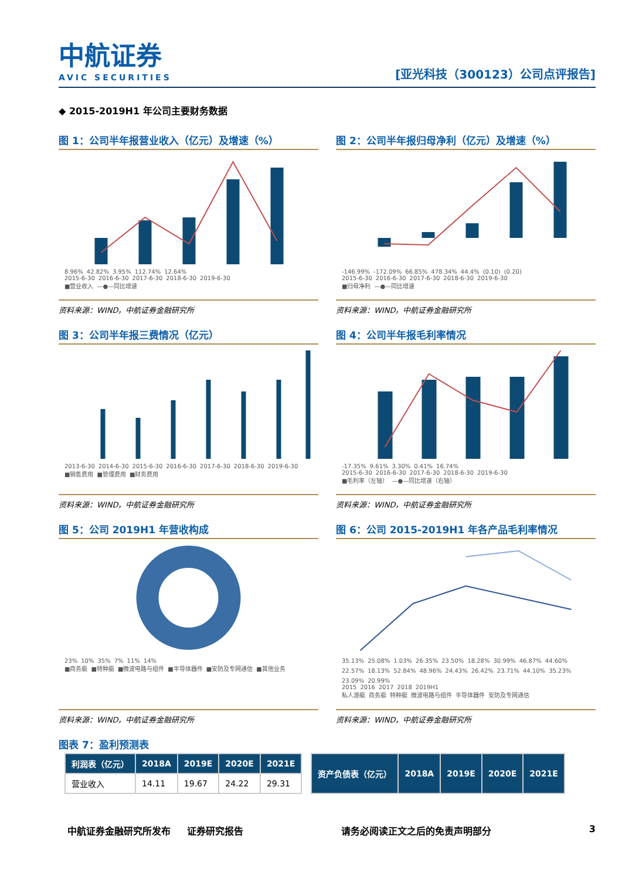中航证券
AVIC SECURITIES
[亚光科技（300123）公司点评报告]
◆ 2015-2019H1 年公司主要财务数据
图 1：公司半年报营业收入（亿元）及增速（%）
8.96% 42.82% 3.95% 112.74% 12.64%
2015-6-30 2016-6-30 2017-6-30 2018-6-30 2019-6-30
■营业收入 —●—同比增速
资料来源：WIND，中航证券金融研究所
图 2：公司半年报归母净利（亿元）及增速（%）
-146.99% -172.09% 66.85% 478.34% 44.4% (0.10) (0.20)
2015-6-30 2016-6-30 2017-6-30 2018-6-30 2019-6-30
■归母净利 —●—同比增速
资料来源：WIND，中航证券金融研究所
图 3：公司半年报三费情况（亿元）
2013-6-30 2014-6-30 2015-6-30 2016-6-30 2017-6-30 2018-6-30 2019-6-30
■销售费用 ■管理费用 ■财务费用
资料来源：WIND，中航证券金融研究所
图 4：公司半年报毛利率情况
-17.35% 9.61% 3.30% 0.41% 16.74%
2015-6-30 2016-6-30 2017-6-30 2018-6-30 2019-6-30
■毛利率（左轴） —●—同比增速（右轴）
资料来源：WIND，中航证券金融研究所
图 5：公司 2019H1 年营收构成
23% 10% 35% 7% 11% 14%
■商务艇 ■特种艇 ■微波电路与组件 ■半导体器件 ■安防及专网通信 ■其他业务
资料来源：WIND，中航证券金融研究所
图 6：公司 2015-2019H1 年各产品毛利率情况
35.13% 25.08% 1.03% 26.35% 23.50% 18.28% 30.99% 46.87% 44.60% 22.57% 18.13% 52.84% 48.96% 24.43% 26.42% 23.71% 44.10% 35.23% 23.09% 20.99%
2015 2016 2017 2018 2019H1
私人游艇 商务艇 特种艇 微波电路与组件 半导体器件 安防及专网通信
资料来源：WIND，中航证券金融研究所
图表 7：盈利预测表
| 利润表（亿元） | 2018A | 2019E | 2020E | 2021E |
| --- | --- | --- | --- | --- |
| 营业收入 | 14.11 | 19.67 | 24.22 | 29.31 |
| 资产负债表（亿元） | 2018A | 2019E | 2020E | 2021E |
| --- | --- | --- | --- | --- |
中航证券金融研究所发布 证券研究报告 请务必阅读正文之后的免责声明部分 3